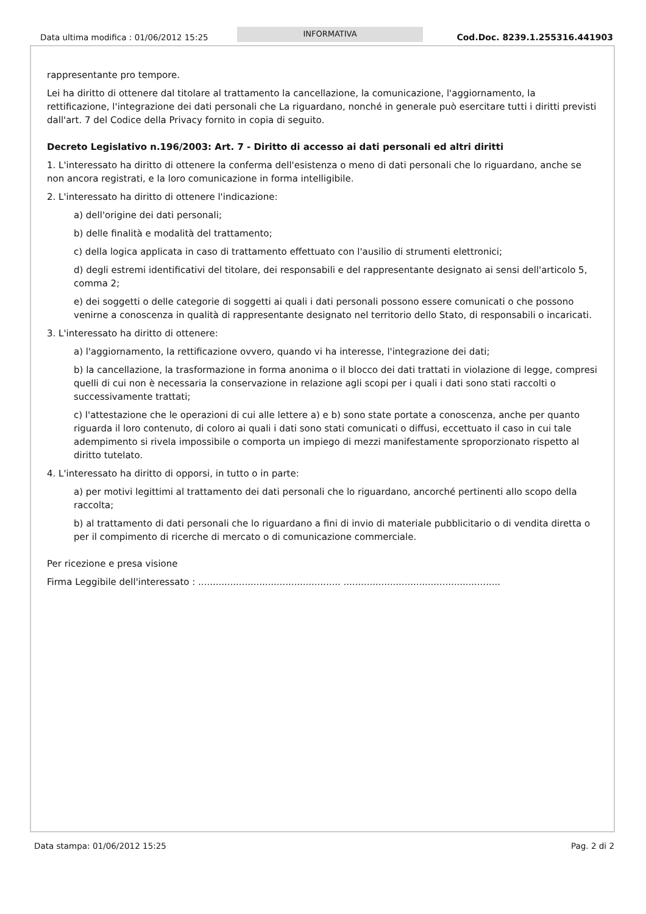Data ultima modifica : 01/06/2012 15:25
INFORMATIVA
Cod.Doc. 8239.1.255316.441903
rappresentante pro tempore.
Lei ha diritto di ottenere dal titolare al trattamento la cancellazione, la comunicazione, l'aggiornamento, la rettificazione, l'integrazione dei dati personali che La riguardano, nonché in generale può esercitare tutti i diritti previsti dall'art. 7 del Codice della Privacy fornito in copia di seguito.
Decreto Legislativo n.196/2003: Art. 7 - Diritto di accesso ai dati personali ed altri diritti
1. L'interessato ha diritto di ottenere la conferma dell'esistenza o meno di dati personali che lo riguardano, anche se non ancora registrati, e la loro comunicazione in forma intelligibile.
2. L'interessato ha diritto di ottenere l'indicazione:
a) dell'origine dei dati personali;
b) delle finalità e modalità del trattamento;
c) della logica applicata in caso di trattamento effettuato con l'ausilio di strumenti elettronici;
d) degli estremi identificativi del titolare, dei responsabili e del rappresentante designato ai sensi dell'articolo 5, comma 2;
e) dei soggetti o delle categorie di soggetti ai quali i dati personali possono essere comunicati o che possono venirne a conoscenza in qualità di rappresentante designato nel territorio dello Stato, di responsabili o incaricati.
3. L'interessato ha diritto di ottenere:
a) l'aggiornamento, la rettificazione ovvero, quando vi ha interesse, l'integrazione dei dati;
b) la cancellazione, la trasformazione in forma anonima o il blocco dei dati trattati in violazione di legge, compresi quelli di cui non è necessaria la conservazione in relazione agli scopi per i quali i dati sono stati raccolti o successivamente trattati;
c) l'attestazione che le operazioni di cui alle lettere a) e b) sono state portate a conoscenza, anche per quanto riguarda il loro contenuto, di coloro ai quali i dati sono stati comunicati o diffusi, eccettuato il caso in cui tale adempimento si rivela impossibile o comporta un impiego di mezzi manifestamente sproporzionato rispetto al diritto tutelato.
4. L'interessato ha diritto di opporsi, in tutto o in parte:
a) per motivi legittimi al trattamento dei dati personali che lo riguardano, ancorché pertinenti allo scopo della raccolta;
b) al trattamento di dati personali che lo riguardano a fini di invio di materiale pubblicitario o di vendita diretta o per il compimento di ricerche di mercato o di comunicazione commerciale.
Per ricezione e presa visione
Firma Leggibile dell'interessato : ................................................. ......................................................
Data stampa: 01/06/2012 15:25 Pag. 2 di 2